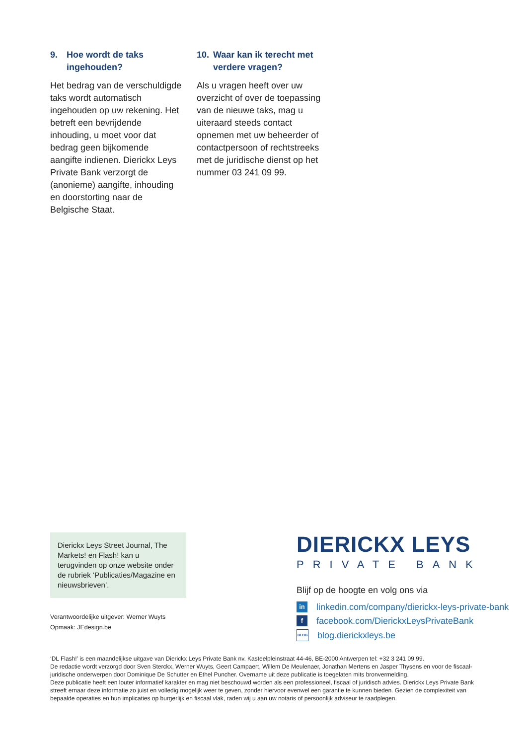9. Hoe wordt de taks ingehouden?
Het bedrag van de verschuldigde taks wordt automatisch ingehouden op uw rekening. Het betreft een bevrijdende inhouding, u moet voor dat bedrag geen bijkomende aangifte indienen. Dierickx Leys Private Bank verzorgt de (anonieme) aangifte, inhouding en doorstorting naar de Belgische Staat.
10. Waar kan ik terecht met verdere vragen?
Als u vragen heeft over uw overzicht of over de toepassing van de nieuwe taks, mag u uiteraard steeds contact opnemen met uw beheerder of contactpersoon of rechtstreeks met de juridische dienst op het nummer 03 241 09 99.
Dierickx Leys Street Journal, The Markets! en Flash! kan u terugvinden op onze website onder de rubriek ‘Publicaties/Magazine en nieuwsbrieven’.
Verantwoordelijke uitgever: Werner Wuyts
Opmaak: JEdesign.be
DIERICKX LEYS
PRIVATE BANK
Blijf op de hoogte en volg ons via
in
linkedin.com/company/dierickx-leys-private-bank
f
facebook.com/DierickxLeysPrivateBank
BLOG
blog.dierickxleys.be
‘DL Flash!’ is een maandelijkse uitgave van Dierickx Leys Private Bank nv. Kasteelpleinstraat 44-46, BE-2000 Antwerpen tel: +32 3 241 09 99.
De redactie wordt verzorgd door Sven Sterckx, Werner Wuyts, Geert Campaert, Willem De Meulenaer, Jonathan Mertens en Jasper Thysens en voor de fiscaal-juridische onderwerpen door Dominique De Schutter en Ethel Puncher. Overname uit deze publicatie is toegelaten mits bronvermelding.
Deze publicatie heeft een louter informatief karakter en mag niet beschouwd worden als een professioneel, fiscaal of juridisch advies. Dierickx Leys Private Bank streeft ernaar deze informatie zo juist en volledig mogelijk weer te geven, zonder hiervoor evenwel een garantie te kunnen bieden. Gezien de complexiteit van bepaalde operaties en hun implicaties op burgerlijk en fiscaal vlak, raden wij u aan uw notaris of persoonlijk adviseur te raadplegen.